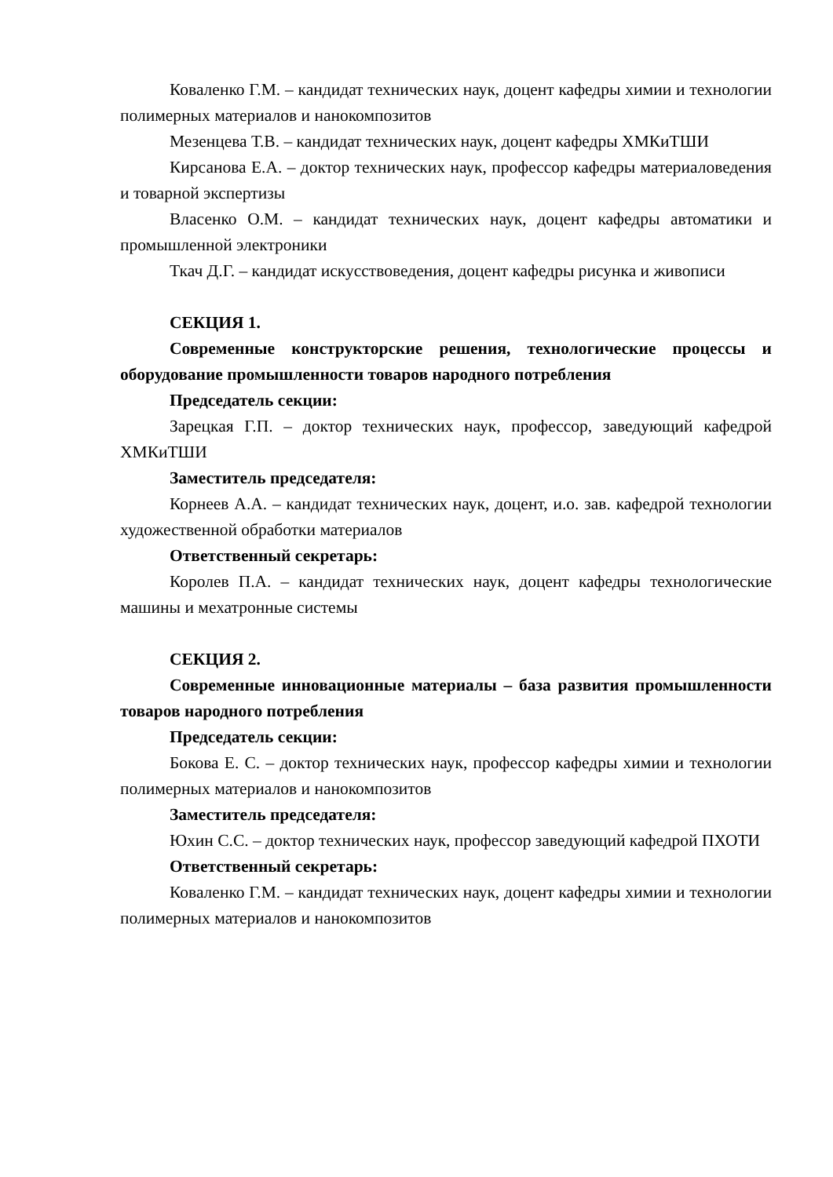Коваленко Г.М. – кандидат технических наук, доцент кафедры химии и технологии полимерных материалов и нанокомпозитов
Мезенцева Т.В. – кандидат технических наук, доцент кафедры ХМКиТШИ
Кирсанова Е.А. – доктор технических наук, профессор кафедры материаловедения и товарной экспертизы
Власенко О.М. – кандидат технических наук, доцент кафедры автоматики и промышленной электроники
Ткач Д.Г. – кандидат искусствоведения, доцент кафедры рисунка и живописи
СЕКЦИЯ 1.
Современные конструкторские решения, технологические процессы и оборудование промышленности товаров народного потребления
Председатель секции:
Зарецкая Г.П. – доктор технических наук, профессор, заведующий кафедрой ХМКиТШИ
Заместитель председателя:
Корнеев А.А. – кандидат технических наук, доцент, и.о. зав. кафедрой технологии художественной обработки материалов
Ответственный секретарь:
Королев П.А. – кандидат технических наук, доцент кафедры технологические машины и мехатронные системы
СЕКЦИЯ 2.
Современные инновационные материалы – база развития промышленности товаров народного потребления
Председатель секции:
Бокова Е. С. – доктор технических наук, профессор кафедры химии и технологии полимерных материалов и нанокомпозитов
Заместитель председателя:
Юхин С.С. – доктор технических наук, профессор заведующий кафедрой ПХОТИ
Ответственный секретарь:
Коваленко Г.М. – кандидат технических наук, доцент кафедры химии и технологии полимерных материалов и нанокомпозитов